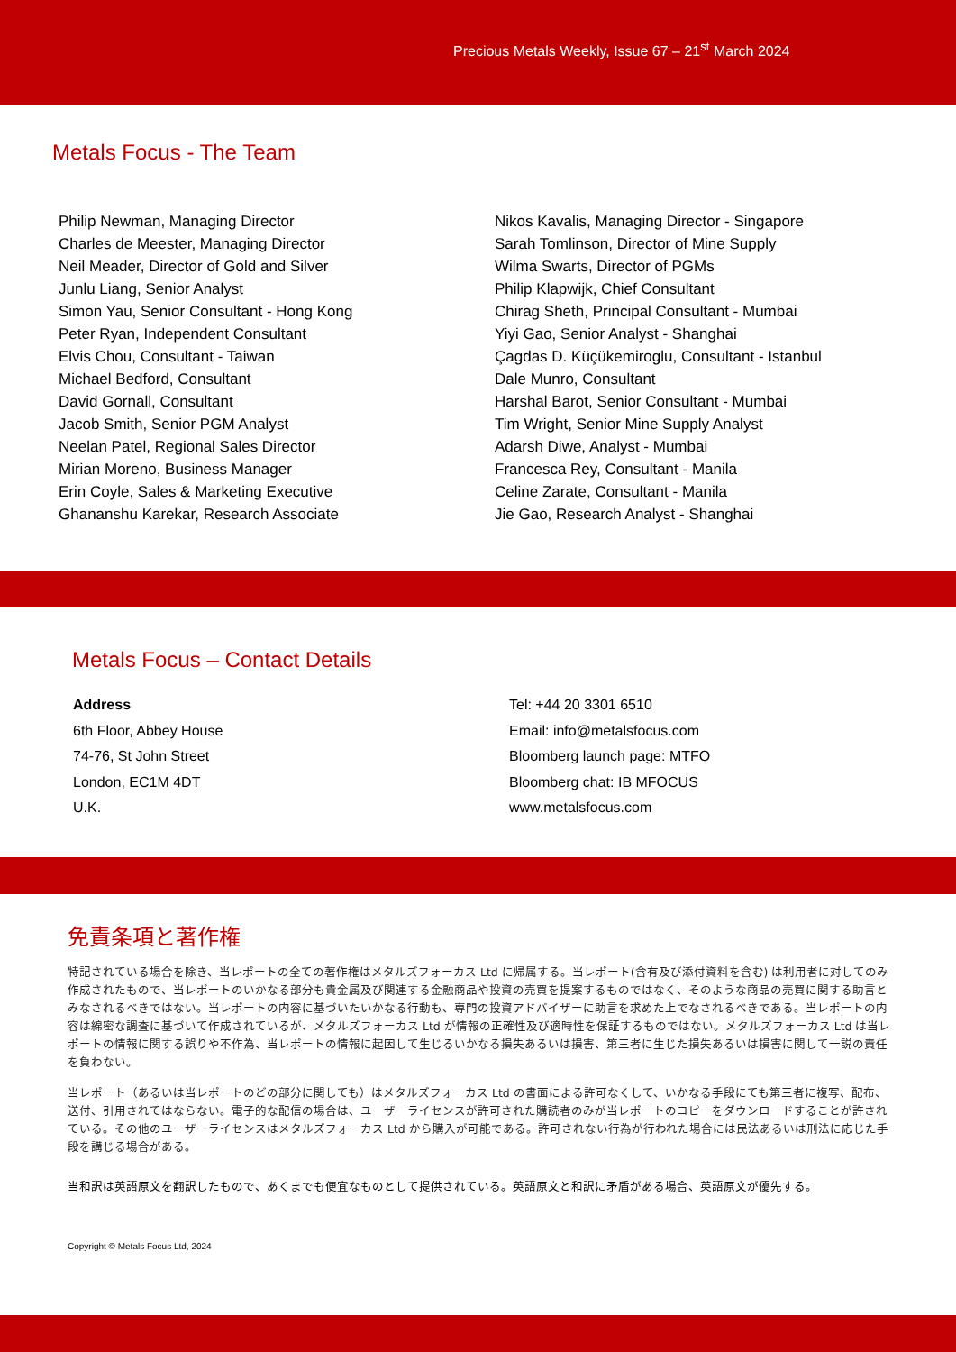Precious Metals Weekly, Issue 67 – 21<sup>st</sup> March 2024
Metals Focus - The Team
Philip Newman, Managing Director
Charles de Meester, Managing Director
Neil Meader, Director of Gold and Silver
Junlu Liang, Senior Analyst
Simon Yau, Senior Consultant - Hong Kong
Peter Ryan, Independent Consultant
Elvis Chou, Consultant - Taiwan
Michael Bedford, Consultant
David Gornall, Consultant
Jacob Smith, Senior PGM Analyst
Neelan Patel, Regional Sales Director
Mirian Moreno, Business Manager
Erin Coyle, Sales & Marketing Executive
Ghananshu Karekar, Research Associate
Nikos Kavalis, Managing Director - Singapore
Sarah Tomlinson, Director of Mine Supply
Wilma Swarts, Director of PGMs
Philip Klapwijk, Chief Consultant
Chirag Sheth, Principal Consultant - Mumbai
Yiyi Gao, Senior Analyst - Shanghai
Çagdas D. Küçükemiroglu, Consultant - Istanbul
Dale Munro, Consultant
Harshal Barot, Senior Consultant - Mumbai
Tim Wright, Senior Mine Supply Analyst
Adarsh Diwe, Analyst - Mumbai
Francesca Rey, Consultant - Manila
Celine Zarate, Consultant - Manila
Jie Gao, Research Analyst - Shanghai
Metals Focus – Contact Details
Address
6th Floor, Abbey House
74-76, St John Street
London, EC1M 4DT
U.K.
Tel: +44 20 3301 6510
Email: info@metalsfocus.com
Bloomberg launch page: MTFO
Bloomberg chat: IB MFOCUS
www.metalsfocus.com
免責条項と著作権
特記されている場合を除き、当レポートの全ての著作権はメタルズフォーカス Ltd に帰属する。当レポート(含有及び添付資料を含む) は利用者に対してのみ作成されたもので、当レポートのいかなる部分も貴金属及び関連する金融商品や投資の売買を提案するものではなく、そのような商品の売買に関する助言とみなされるべきではない。当レポートの内容に基づいたいかなる行動も、専門の投資アドバイザーに助言を求めた上でなされるべきである。当レポートの内容は綿密な調査に基づいて作成されているが、メタルズフォーカス Ltd が情報の正確性及び適時性を保証するものではない。メタルズフォーカス Ltd は当レポートの情報に関する誤りや不作為、当レポートの情報に起因して生じるいかなる損失あるいは損害、第三者に生じた損失あるいは損害に関して一説の責任を負わない。
当レポート（あるいは当レポートのどの部分に関しても）はメタルズフォーカス Ltd の書面による許可なくして、いかなる手段にても第三者に複写、配布、送付、引用されてはならない。電子的な配信の場合は、ユーザーライセンスが許可された購読者のみが当レポートのコピーをダウンロードすることが許されている。その他のユーザーライセンスはメタルズフォーカス Ltd から購入が可能である。許可されない行為が行われた場合には民法あるいは刑法に応じた手段を講じる場合がある。
当和訳は英語原文を翻訳したもので、あくまでも便宜なものとして提供されている。英語原文と和訳に矛盾がある場合、英語原文が優先する。
Copyright © Metals Focus Ltd, 2024